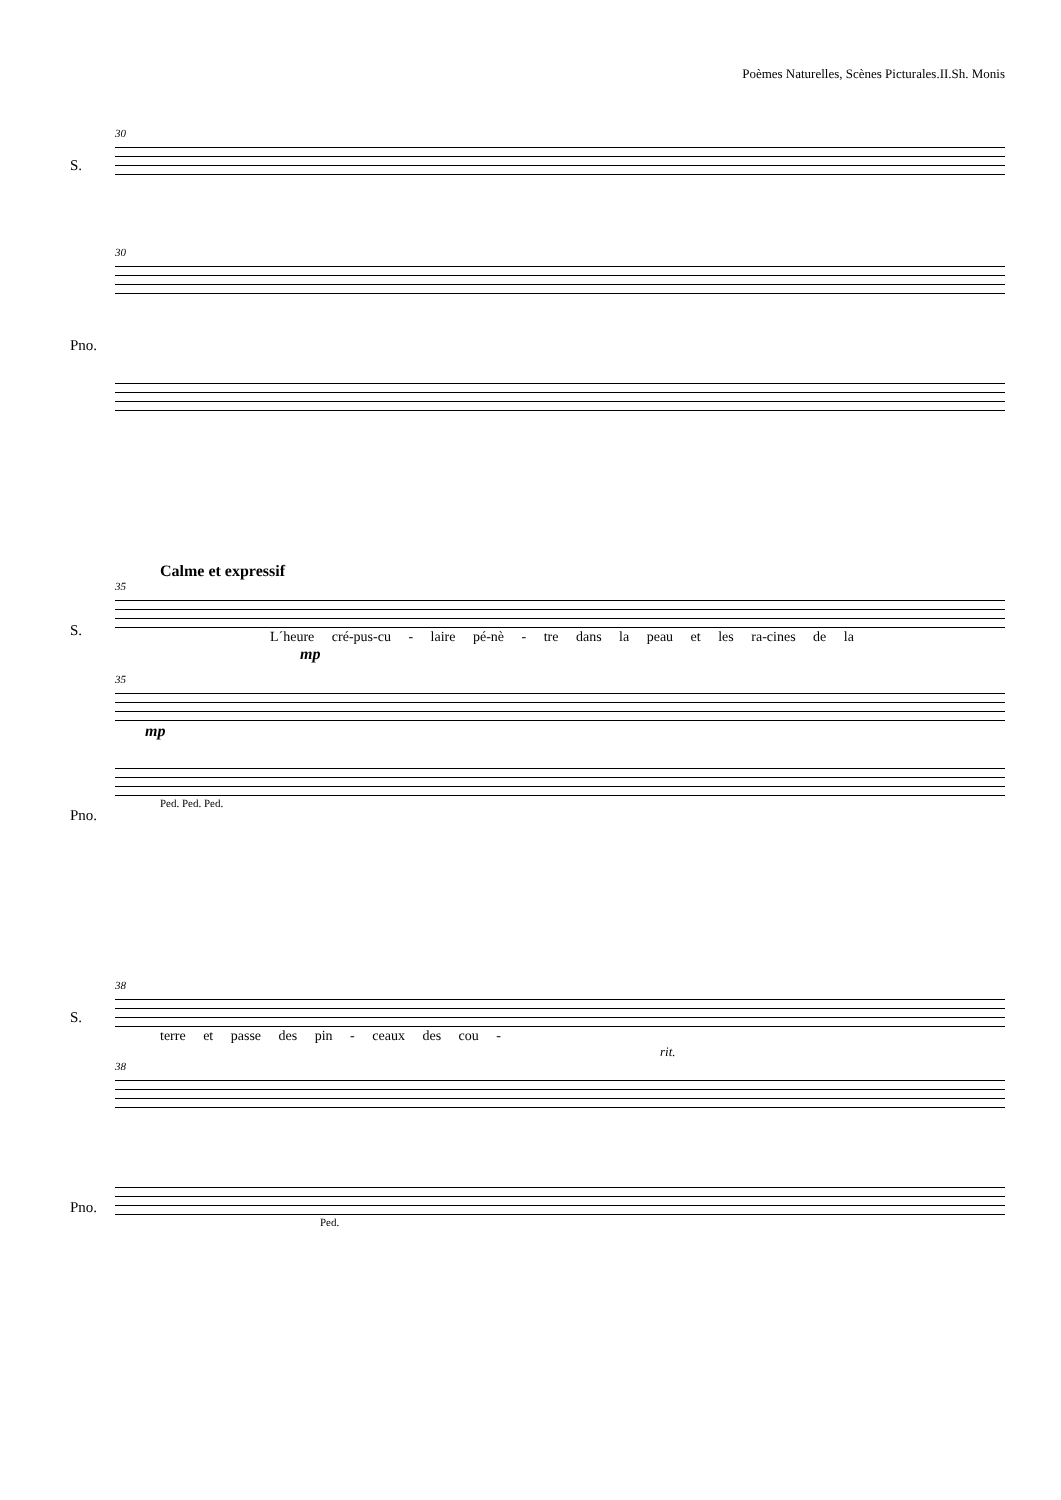Poèmes Naturelles, Scènes Picturales.II.Sh. Monis
30
S.
30
Pno.
Calme et expressif
35
S.
L´heure cré-pus-cu - laire pé-nè - tre dans la peau et les ra-cines de la
mp
35
mp
Pno.
Ped. Ped. Ped.
38
S.
terre et passe des pin - ceaux des cou -
rit.
38
Pno.
Ped.